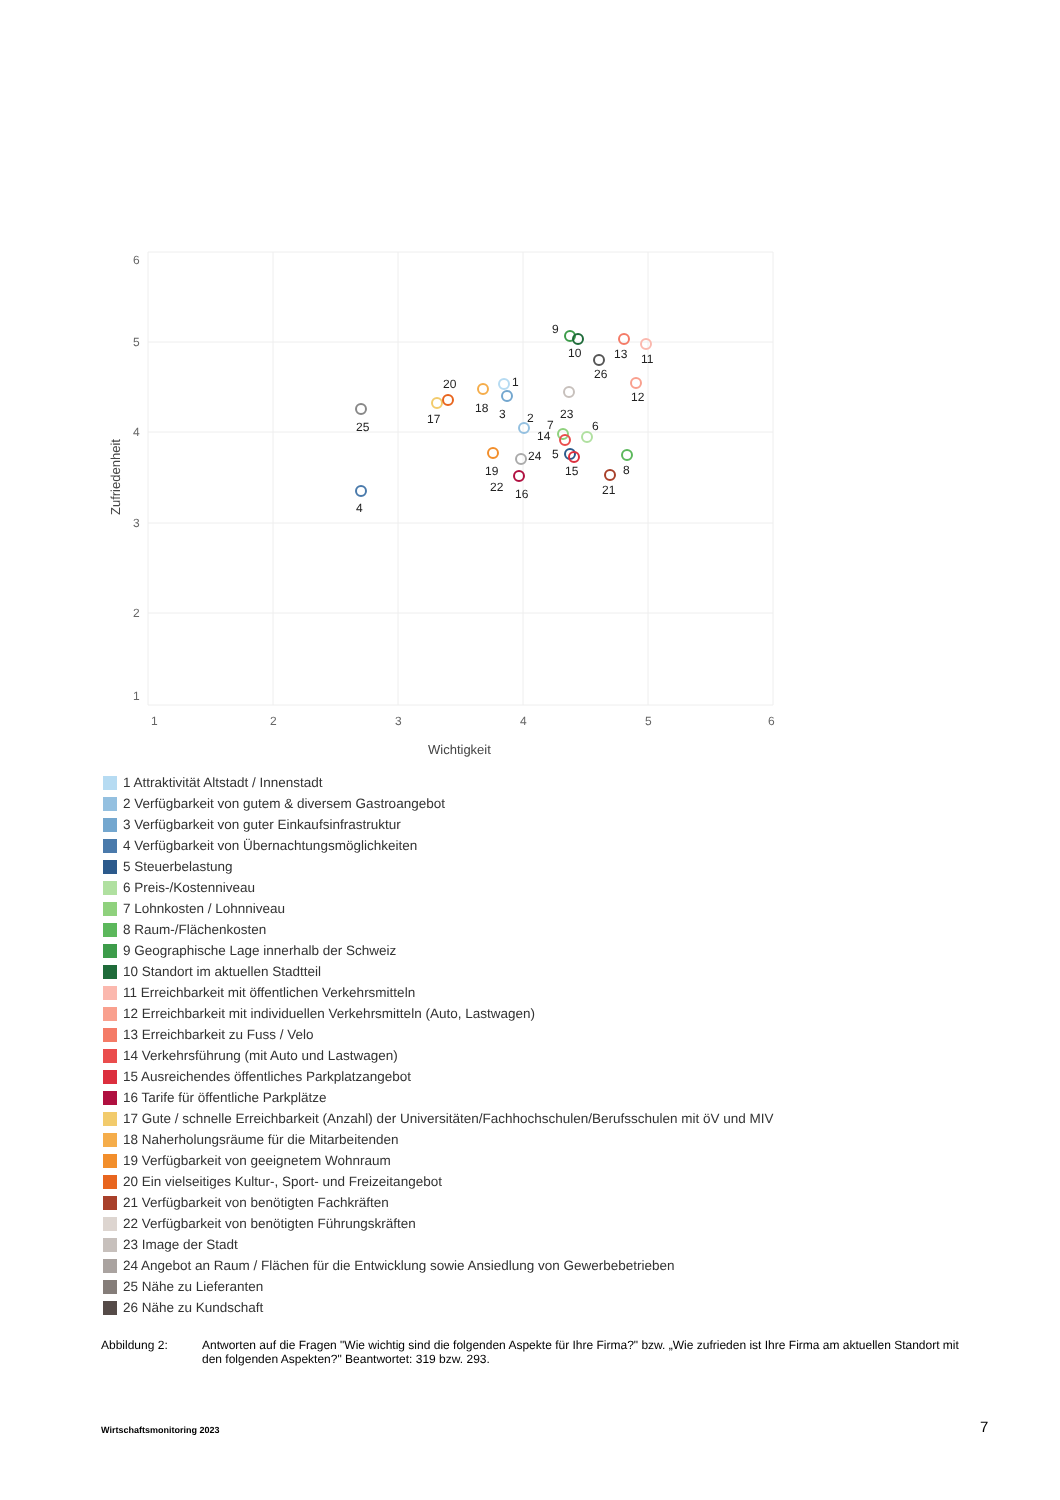6
5
4
3
2
1
1
2
3
4
5
6
Wichtigkeit
Zufriedenheit
25
4
17
20
18
1
3
2
19
22
16
24
9
10
26
13
11
12
23
7
14
6
5
15
8
21
1 Attraktivität Altstadt / Innenstadt
2 Verfügbarkeit von gutem & diversem Gastroangebot
3 Verfügbarkeit von guter Einkaufsinfrastruktur
4 Verfügbarkeit von Übernachtungsmöglichkeiten
5 Steuerbelastung
6 Preis-/Kostenniveau
7 Lohnkosten / Lohnniveau
8 Raum-/Flächenkosten
9 Geographische Lage innerhalb der Schweiz
10 Standort im aktuellen Stadtteil
11 Erreichbarkeit mit öffentlichen Verkehrsmitteln
12 Erreichbarkeit mit individuellen Verkehrsmitteln (Auto, Lastwagen)
13 Erreichbarkeit zu Fuss / Velo
14 Verkehrsführung (mit Auto und Lastwagen)
15 Ausreichendes öffentliches Parkplatzangebot
16 Tarife für öffentliche Parkplätze
17 Gute / schnelle Erreichbarkeit (Anzahl) der Universitäten/Fachhochschulen/Berufsschulen mit öV und MIV
18 Naherholungsräume für die Mitarbeitenden
19 Verfügbarkeit von geeignetem Wohnraum
20 Ein vielseitiges Kultur-, Sport- und Freizeitangebot
21 Verfügbarkeit von benötigten Fachkräften
22 Verfügbarkeit von benötigten Führungskräften
23 Image der Stadt
24 Angebot an Raum / Flächen für die Entwicklung sowie Ansiedlung von Gewerbebetrieben
25 Nähe zu Lieferanten
26 Nähe zu Kundschaft
Abbildung 2: Antworten auf die Fragen "Wie wichtig sind die folgenden Aspekte für Ihre Firma?" bzw. „Wie zufrieden ist Ihre Firma am aktuellen Standort mit den folgenden Aspekten?" Beantwortet: 319 bzw. 293.
Wirtschaftsmonitoring 2023 7